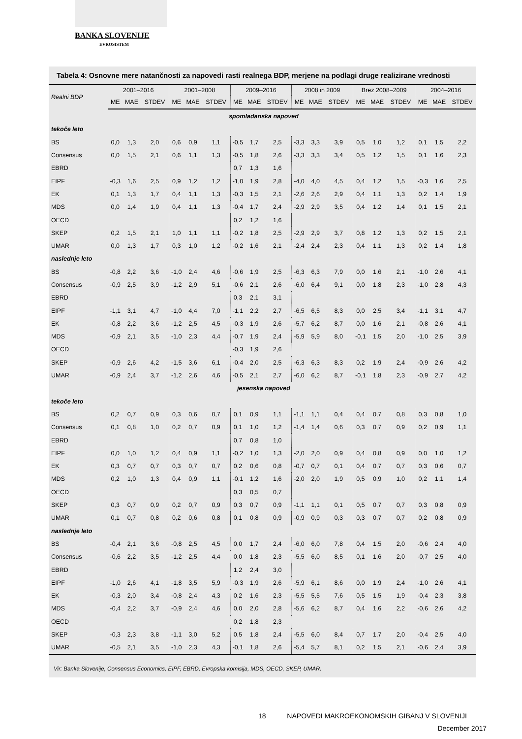BANKA SLOVENIJE
EVROSISTEM
Tabela 4: Osnovne mere natančnosti za napovedi rasti realnega BDP, merjene na podlagi druge realizirane vrednosti
| Realni BDP | 2001–2016 | | | 2001–2008 | | | 2009–2016 | | | 2008 in 2009 | | | Brez 2008–2009 | | | 2004–2016 | | |
| --- | --- | --- | --- | --- | --- | --- | --- | --- | --- | --- | --- | --- | --- | --- | --- | --- | --- | --- |
| | ME | MAE | STDEV | ME | MAE | STDEV | ME | MAE | STDEV | ME | MAE | STDEV | ME | MAE | STDEV | ME | MAE | STDEV |
| spomladanska napoved | | | | | | | | | | | | | | | | | | |
| tekoče leto | | | | | | | | | | | | | | | | | | |
| BS | 0,0 | 1,3 | 2,0 | 0,6 | 0,9 | 1,1 | -0,5 | 1,7 | 2,5 | -3,3 | 3,3 | 3,9 | 0,5 | 1,0 | 1,2 | 0,1 | 1,5 | 2,2 |
| Consensus | 0,0 | 1,5 | 2,1 | 0,6 | 1,1 | 1,3 | -0,5 | 1,8 | 2,6 | -3,3 | 3,3 | 3,4 | 0,5 | 1,2 | 1,5 | 0,1 | 1,6 | 2,3 |
| EBRD | | | | | | | 0,7 | 1,3 | 1,6 | | | | | | | | | |
| EIPF | -0,3 | 1,6 | 2,5 | 0,9 | 1,2 | 1,2 | -1,0 | 1,9 | 2,8 | -4,0 | 4,0 | 4,5 | 0,4 | 1,2 | 1,5 | -0,3 | 1,6 | 2,5 |
| EK | 0,1 | 1,3 | 1,7 | 0,4 | 1,1 | 1,3 | -0,3 | 1,5 | 2,1 | -2,6 | 2,6 | 2,9 | 0,4 | 1,1 | 1,3 | 0,2 | 1,4 | 1,9 |
| MDS | 0,0 | 1,4 | 1,9 | 0,4 | 1,1 | 1,3 | -0,4 | 1,7 | 2,4 | -2,9 | 2,9 | 3,5 | 0,4 | 1,2 | 1,4 | 0,1 | 1,5 | 2,1 |
| OECD | | | | | | | 0,2 | 1,2 | 1,6 | | | | | | | | | |
| SKEP | 0,2 | 1,5 | 2,1 | 1,0 | 1,1 | 1,1 | -0,2 | 1,8 | 2,5 | -2,9 | 2,9 | 3,7 | 0,8 | 1,2 | 1,3 | 0,2 | 1,5 | 2,1 |
| UMAR | 0,0 | 1,3 | 1,7 | 0,3 | 1,0 | 1,2 | -0,2 | 1,6 | 2,1 | -2,4 | 2,4 | 2,3 | 0,4 | 1,1 | 1,3 | 0,2 | 1,4 | 1,8 |
| naslednje leto | | | | | | | | | | | | | | | | | | |
| BS | -0,8 | 2,2 | 3,6 | -1,0 | 2,4 | 4,6 | -0,6 | 1,9 | 2,5 | -6,3 | 6,3 | 7,9 | 0,0 | 1,6 | 2,1 | -1,0 | 2,6 | 4,1 |
| Consensus | -0,9 | 2,5 | 3,9 | -1,2 | 2,9 | 5,1 | -0,6 | 2,1 | 2,6 | -6,0 | 6,4 | 9,1 | 0,0 | 1,8 | 2,3 | -1,0 | 2,8 | 4,3 |
| EBRD | | | | | | | 0,3 | 2,1 | 3,1 | | | | | | | | | |
| EIPF | -1,1 | 3,1 | 4,7 | -1,0 | 4,4 | 7,0 | -1,1 | 2,2 | 2,7 | -6,5 | 6,5 | 8,3 | 0,0 | 2,5 | 3,4 | -1,1 | 3,1 | 4,7 |
| EK | -0,8 | 2,2 | 3,6 | -1,2 | 2,5 | 4,5 | -0,3 | 1,9 | 2,6 | -5,7 | 6,2 | 8,7 | 0,0 | 1,6 | 2,1 | -0,8 | 2,6 | 4,1 |
| MDS | -0,9 | 2,1 | 3,5 | -1,0 | 2,3 | 4,4 | -0,7 | 1,9 | 2,4 | -5,9 | 5,9 | 8,0 | -0,1 | 1,5 | 2,0 | -1,0 | 2,5 | 3,9 |
| OECD | | | | | | | -0,3 | 1,9 | 2,6 | | | | | | | | | |
| SKEP | -0,9 | 2,6 | 4,2 | -1,5 | 3,6 | 6,1 | -0,4 | 2,0 | 2,5 | -6,3 | 6,3 | 8,3 | 0,2 | 1,9 | 2,4 | -0,9 | 2,6 | 4,2 |
| UMAR | -0,9 | 2,4 | 3,7 | -1,2 | 2,6 | 4,6 | -0,5 | 2,1 | 2,7 | -6,0 | 6,2 | 8,7 | -0,1 | 1,8 | 2,3 | -0,9 | 2,7 | 4,2 |
| jesenska napoved | | | | | | | | | | | | | | | | | | |
| tekoče leto | | | | | | | | | | | | | | | | | | |
| BS | 0,2 | 0,7 | 0,9 | 0,3 | 0,6 | 0,7 | 0,1 | 0,9 | 1,1 | -1,1 | 1,1 | 0,4 | 0,4 | 0,7 | 0,8 | 0,3 | 0,8 | 1,0 |
| Consensus | 0,1 | 0,8 | 1,0 | 0,2 | 0,7 | 0,9 | 0,1 | 1,0 | 1,2 | -1,4 | 1,4 | 0,6 | 0,3 | 0,7 | 0,9 | 0,2 | 0,9 | 1,1 |
| EBRD | | | | | | | 0,7 | 0,8 | 1,0 | | | | | | | | | |
| EIPF | 0,0 | 1,0 | 1,2 | 0,4 | 0,9 | 1,1 | -0,2 | 1,0 | 1,3 | -2,0 | 2,0 | 0,9 | 0,4 | 0,8 | 0,9 | 0,0 | 1,0 | 1,2 |
| EK | 0,3 | 0,7 | 0,7 | 0,3 | 0,7 | 0,7 | 0,2 | 0,6 | 0,8 | -0,7 | 0,7 | 0,1 | 0,4 | 0,7 | 0,7 | 0,3 | 0,6 | 0,7 |
| MDS | 0,2 | 1,0 | 1,3 | 0,4 | 0,9 | 1,1 | -0,1 | 1,2 | 1,6 | -2,0 | 2,0 | 1,9 | 0,5 | 0,9 | 1,0 | 0,2 | 1,1 | 1,4 |
| OECD | | | | | | | 0,3 | 0,5 | 0,7 | | | | | | | | | |
| SKEP | 0,3 | 0,7 | 0,9 | 0,2 | 0,7 | 0,9 | 0,3 | 0,7 | 0,9 | -1,1 | 1,1 | 0,1 | 0,5 | 0,7 | 0,7 | 0,3 | 0,8 | 0,9 |
| UMAR | 0,1 | 0,7 | 0,8 | 0,2 | 0,6 | 0,8 | 0,1 | 0,8 | 0,9 | -0,9 | 0,9 | 0,3 | 0,3 | 0,7 | 0,7 | 0,2 | 0,8 | 0,9 |
| naslednje leto | | | | | | | | | | | | | | | | | | |
| BS | -0,4 | 2,1 | 3,6 | -0,8 | 2,5 | 4,5 | 0,0 | 1,7 | 2,4 | -6,0 | 6,0 | 7,8 | 0,4 | 1,5 | 2,0 | -0,6 | 2,4 | 4,0 |
| Consensus | -0,6 | 2,2 | 3,5 | -1,2 | 2,5 | 4,4 | 0,0 | 1,8 | 2,3 | -5,5 | 6,0 | 8,5 | 0,1 | 1,6 | 2,0 | -0,7 | 2,5 | 4,0 |
| EBRD | | | | | | | 1,2 | 2,4 | 3,0 | | | | | | | | | |
| EIPF | -1,0 | 2,6 | 4,1 | -1,8 | 3,5 | 5,9 | -0,3 | 1,9 | 2,6 | -5,9 | 6,1 | 8,6 | 0,0 | 1,9 | 2,4 | -1,0 | 2,6 | 4,1 |
| EK | -0,3 | 2,0 | 3,4 | -0,8 | 2,4 | 4,3 | 0,2 | 1,6 | 2,3 | -5,5 | 5,5 | 7,6 | 0,5 | 1,5 | 1,9 | -0,4 | 2,3 | 3,8 |
| MDS | -0,4 | 2,2 | 3,7 | -0,9 | 2,4 | 4,6 | 0,0 | 2,0 | 2,8 | -5,6 | 6,2 | 8,7 | 0,4 | 1,6 | 2,2 | -0,6 | 2,6 | 4,2 |
| OECD | | | | | | | 0,2 | 1,8 | 2,3 | | | | | | | | | |
| SKEP | -0,3 | 2,3 | 3,8 | -1,1 | 3,0 | 5,2 | 0,5 | 1,8 | 2,4 | -5,5 | 6,0 | 8,4 | 0,7 | 1,7 | 2,0 | -0,4 | 2,5 | 4,0 |
| UMAR | -0,5 | 2,1 | 3,5 | -1,0 | 2,3 | 4,3 | -0,1 | 1,8 | 2,6 | -5,4 | 5,7 | 8,1 | 0,2 | 1,5 | 2,1 | -0,6 | 2,4 | 3,9 |
Vir: Banka Slovenije, Consensus Economics, EIPF, EBRD, Evropska komisija, MDS, OECD, SKEP, UMAR.
18 NAPOVEDI MAKROEKONOMSKIH GIBANJ V SLOVENIJI
December 2017